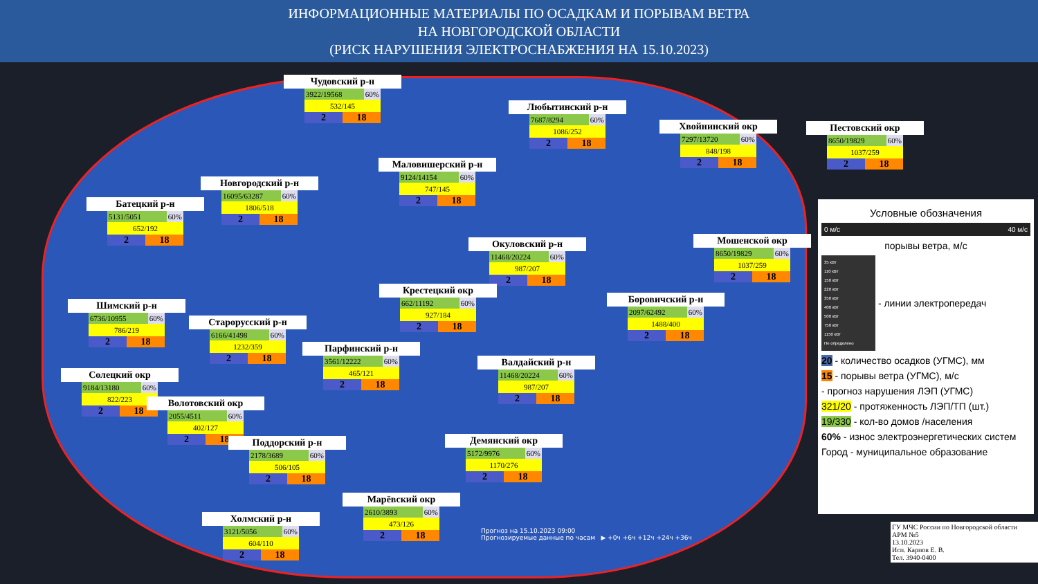ИНФОРМАЦИОННЫЕ МАТЕРИАЛЫ ПО ОСАДКАМ И ПОРЫВАМ ВЕТРА
НА НОВГОРОДСКОЙ ОБЛАСТИ
(РИСК НАРУШЕНИЯ ЭЛЕКТРОСНАБЖЕНИЯ НА 15.10.2023)
Чудовский р-н
3922/19568 60%
532/145
2 18
Любытинский р-н
7687/8294 60%
1086/252
2 18
Хвойнинский окр
7297/13720 60%
848/198
2 18
Пестовский окр
8650/19829 60%
1037/259
2 18
Маловишерский р-н
9124/14154 60%
747/145
2 18
Новгородский р-н
16095/63287 60%
1806/518
2 18
Батецкий р-н
5131/5051 60%
652/192
2 18
Окуловский р-н
11468/20224 60%
987/207
2 18
Мошенской окр
8650/19829 60%
1037/259
2 18
Крестецкий окр
662/11192 60%
927/184
2 18
Боровичский р-н
2097/62492 60%
1488/400
2 18
Шимский р-н
6736/10955 60%
786/219
2 18
Старорусский р-н
6166/41498 60%
1232/359
2 18
Парфинский р-н
3561/12222 60%
465/121
2 18
Валдайский р-н
11468/20224 60%
987/207
2 18
Солецкий окр
9184/13180 60%
822/223
2 18
Волотовский окр
2055/4511 60%
402/127
2 18
Демянский окр
5172/9976 60%
1170/276
2 18
Поддорский р-н
2178/3689 60%
506/105
2 18
Марёвский окр
2610/3893 60%
473/126
2 18
Холмский р-н
3121/5056 60%
604/110
2 18
Условные обозначения
0 м/с 40 м/с
порывы ветра, м/с
35 кВт
110 кВт
150 кВт
220 кВт
350 кВт
400 кВт
500 кВт
750 кВт
1150 кВт
Не определено
- линии электропередач
20 - количество осадков (УГМС), мм
15 - порывы ветра (УГМС), м/с
- прогноз нарушения ЛЭП (УГМС)
321/20 - протяженность ЛЭП/ТП (шт.)
19/330 - кол-во домов /населения
60% - износ электроэнергетических систем
Город - муниципальное образование
Прогноз на 15.10.2023 09:00
Прогнозируемые данные по часам ▶ +0ч +6ч +12ч +24ч +36ч
ГУ МЧС России по Новгородской области
АРМ №5
13.10.2023
Исп. Карпов Е. В.
Тел. 3940-0400